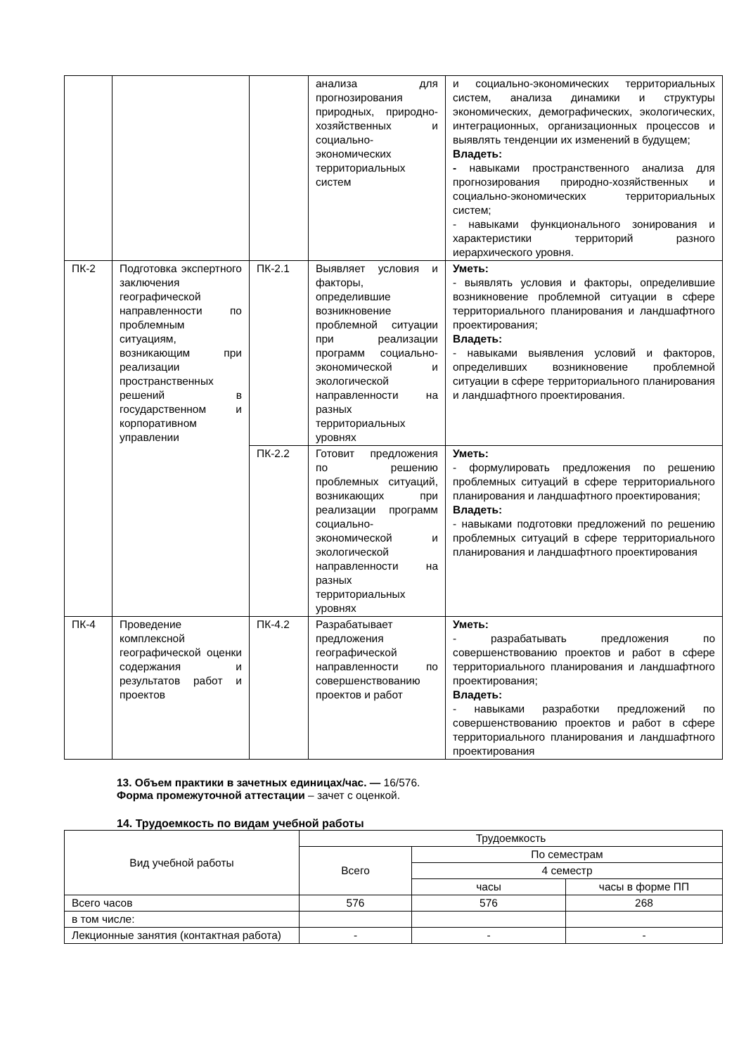| | | | анализа для прогнозирования природных, природно-хозяйственных и социально-экономических территориальных систем | и социально-экономических территориальных систем, анализа динамики и структуры экономических, демографических, экологических, интеграционных, организационных процессов и выявлять тенденции их изменений в будущем; Владеть: - навыками пространственного анализа для прогнозирования природно-хозяйственных и социально-экономических территориальных систем; - навыками функционального зонирования и характеристики территорий разного иерархического уровня. |
| ПК-2 | Подготовка экспертного заключения географической направленности по проблемным ситуациям, возникающим при реализации пространственных решений в государственном и корпоративном управлении | ПК-2.1 | Выявляет условия и факторы, определившие возникновение проблемной ситуации при реализации программ социально-экономической и экологической направленности на разных территориальных уровнях | Уметь: - выявлять условия и факторы, определившие возникновение проблемной ситуации в сфере территориального планирования и ландшафтного проектирования; Владеть: - навыками выявления условий и факторов, определивших возникновение проблемной ситуации в сфере территориального планирования и ландшафтного проектирования. |
| | | ПК-2.2 | Готовит предложения по решению проблемных ситуаций, возникающих при реализации программ социально-экономической и экологической направленности на разных территориальных уровнях | Уметь: - формулировать предложения по решению проблемных ситуаций в сфере территориального планирования и ландшафтного проектирования; Владеть: - навыками подготовки предложений по решению проблемных ситуаций в сфере территориального планирования и ландшафтного проектирования |
| ПК-4 | Проведение комплексной географической оценки содержания и результатов работ и проектов | ПК-4.2 | Разрабатывает предложения географической направленности по совершенствованию проектов и работ | Уметь: - разрабатывать предложения по совершенствованию проектов и работ в сфере территориального планирования и ландшафтного проектирования; Владеть: - навыками разработки предложений по совершенствованию проектов и работ в сфере территориального планирования и ландшафтного проектирования |
13. Объем практики в зачетных единицах/час. — 16/576.
Форма промежуточной аттестации – зачет с оценкой.
14. Трудоемкость по видам учебной работы
| Вид учебной работы | Трудоемкость | | |
| | Всего | По семестрам | |
| | | 4 семестр | |
| | | часы | часы в форме ПП |
| Всего часов | 576 | 576 | 268 |
| в том числе: | | | |
| Лекционные занятия (контактная работа) | - | - | - |